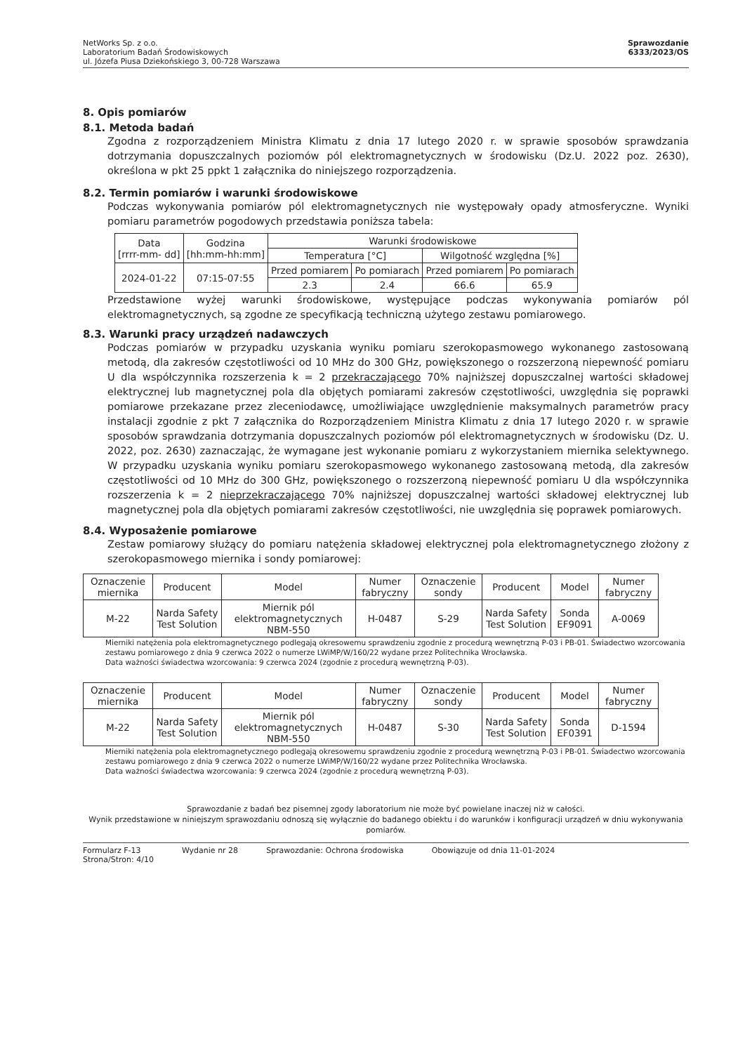NetWorks Sp. z o.o.
Laboratorium Badań Środowiskowych
ul. Józefa Piusa Dziekońskiego 3, 00-728 Warszawa
Sprawozdanie
6333/2023/OS
8. Opis pomiarów
8.1. Metoda badań
Zgodna z rozporządzeniem Ministra Klimatu z dnia 17 lutego 2020 r. w sprawie sposobów sprawdzania dotrzymania dopuszczalnych poziomów pól elektromagnetycznych w środowisku (Dz.U. 2022 poz. 2630), określona w pkt 25 ppkt 1 załącznika do niniejszego rozporządzenia.
8.2. Termin pomiarów i warunki środowiskowe
Podczas wykonywania pomiarów pól elektromagnetycznych nie występowały opady atmosferyczne. Wyniki pomiaru parametrów pogodowych przedstawia poniższa tabela:
| Data [rrrr-mm- dd] | Godzina [hh:mm-hh:mm] | Warunki środowiskowe | | | |
| | | Temperatura [°C] | | Wilgotność względna [%] | |
| 2024-01-22 | 07:15-07:55 | Przed pomiarem | Po pomiarach | Przed pomiarem | Po pomiarach |
| | | 2.3 | 2.4 | 66.6 | 65.9 |
Przedstawione wyżej warunki środowiskowe, występujące podczas wykonywania pomiarów pól elektromagnetycznych, są zgodne ze specyfikacją techniczną użytego zestawu pomiarowego.
8.3. Warunki pracy urządzeń nadawczych
Podczas pomiarów w przypadku uzyskania wyniku pomiaru szerokopasmowego wykonanego zastosowaną metodą, dla zakresów częstotliwości od 10 MHz do 300 GHz, powiększonego o rozszerzoną niepewność pomiaru U dla współczynnika rozszerzenia k = 2 przekraczającego 70% najniższej dopuszczalnej wartości składowej elektrycznej lub magnetycznej pola dla objętych pomiarami zakresów częstotliwości, uwzględnia się poprawki pomiarowe przekazane przez zleceniodawcę, umożliwiające uwzględnienie maksymalnych parametrów pracy instalacji zgodnie z pkt 7 załącznika do Rozporządzeniem Ministra Klimatu z dnia 17 lutego 2020 r. w sprawie sposobów sprawdzania dotrzymania dopuszczalnych poziomów pól elektromagnetycznych w środowisku (Dz. U. 2022, poz. 2630) zaznaczając, że wymagane jest wykonanie pomiaru z wykorzystaniem miernika selektywnego. W przypadku uzyskania wyniku pomiaru szerokopasmowego wykonanego zastosowaną metodą, dla zakresów częstotliwości od 10 MHz do 300 GHz, powiększonego o rozszerzoną niepewność pomiaru U dla współczynnika rozszerzenia k = 2 nieprzekraczającego 70% najniższej dopuszczalnej wartości składowej elektrycznej lub magnetycznej pola dla objętych pomiarami zakresów częstotliwości, nie uwzględnia się poprawek pomiarowych.
8.4. Wyposażenie pomiarowe
Zestaw pomiarowy służący do pomiaru natężenia składowej elektrycznej pola elektromagnetycznego złożony z szerokopasmowego miernika i sondy pomiarowej:
| Oznaczenie miernika | Producent | Model | Numer fabryczny | Oznaczenie sondy | Producent | Model | Numer fabryczny |
| M-22 | Narda Safety Test Solution | Miernik pól elektromagnetycznych NBM-550 | H-0487 | S-29 | Narda Safety Test Solution | Sonda EF9091 | A-0069 |
Mierniki natężenia pola elektromagnetycznego podlegają okresowemu sprawdzeniu zgodnie z procedurą wewnętrzną P-03 i PB-01. Świadectwo wzorcowania zestawu pomiarowego z dnia 9 czerwca 2022 o numerze LWiMP/W/160/22 wydane przez Politechnika Wrocławska.
Data ważności świadectwa wzorcowania: 9 czerwca 2024 (zgodnie z procedurą wewnętrzną P-03).
| Oznaczenie miernika | Producent | Model | Numer fabryczny | Oznaczenie sondy | Producent | Model | Numer fabryczny |
| M-22 | Narda Safety Test Solution | Miernik pól elektromagnetycznych NBM-550 | H-0487 | S-30 | Narda Safety Test Solution | Sonda EF0391 | D-1594 |
Mierniki natężenia pola elektromagnetycznego podlegają okresowemu sprawdzeniu zgodnie z procedurą wewnętrzną P-03 i PB-01. Świadectwo wzorcowania zestawu pomiarowego z dnia 9 czerwca 2022 o numerze LWiMP/W/160/22 wydane przez Politechnika Wrocławska.
Data ważności świadectwa wzorcowania: 9 czerwca 2024 (zgodnie z procedurą wewnętrzną P-03).
Sprawozdanie z badań bez pisemnej zgody laboratorium nie może być powielane inaczej niż w całości.
Wynik przedstawione w niniejszym sprawozdaniu odnoszą się wyłącznie do badanego obiektu i do warunków i konfiguracji urządzeń w dniu wykonywania pomiarów.
Formularz F-13
Strona/Stron: 4/10
Wydanie nr 28 Sprawozdanie: Ochrona środowiska
Obowiązuje od dnia 11-01-2024